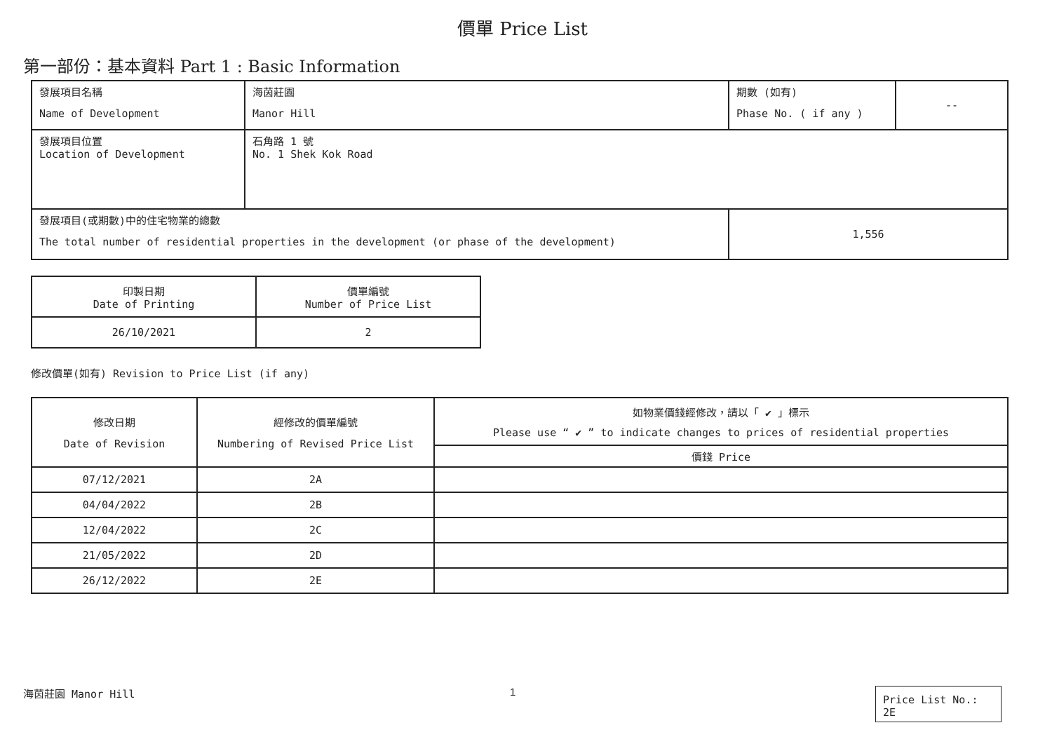價單 Price List
第一部份：基本資料 Part 1 : Basic Information
| 發展項目名稱 Name of Development | 海茵莊園 Manor Hill | 期數 (如有) Phase No. ( if any ) | -- |
| 發展項目位置 Location of Development | 石角路 1 號 No. 1 Shek Kok Road | | |
| 發展項目(或期數)中的住宅物業的總數 The total number of residential properties in the development (or phase of the development) | | 1,556 | |
| 印製日期 Date of Printing | 價單編號 Number of Price List |
| --- | --- |
| 26/10/2021 | 2 |
修改價單(如有) Revision to Price List (if any)
| 修改日期 Date of Revision | 經修改的價單編號 Numbering of Revised Price List | 如物業價錢經修改，請以「 ✔ 」標示 Please use “ ✔ ” to indicate changes to prices of residential properties |
| --- | --- | --- |
| | | 價錢 Price |
| 07/12/2021 | 2A | |
| 04/04/2022 | 2B | |
| 12/04/2022 | 2C | |
| 21/05/2022 | 2D | |
| 26/12/2022 | 2E | |
海茵莊園 Manor Hill 1 Price List No.: 2E